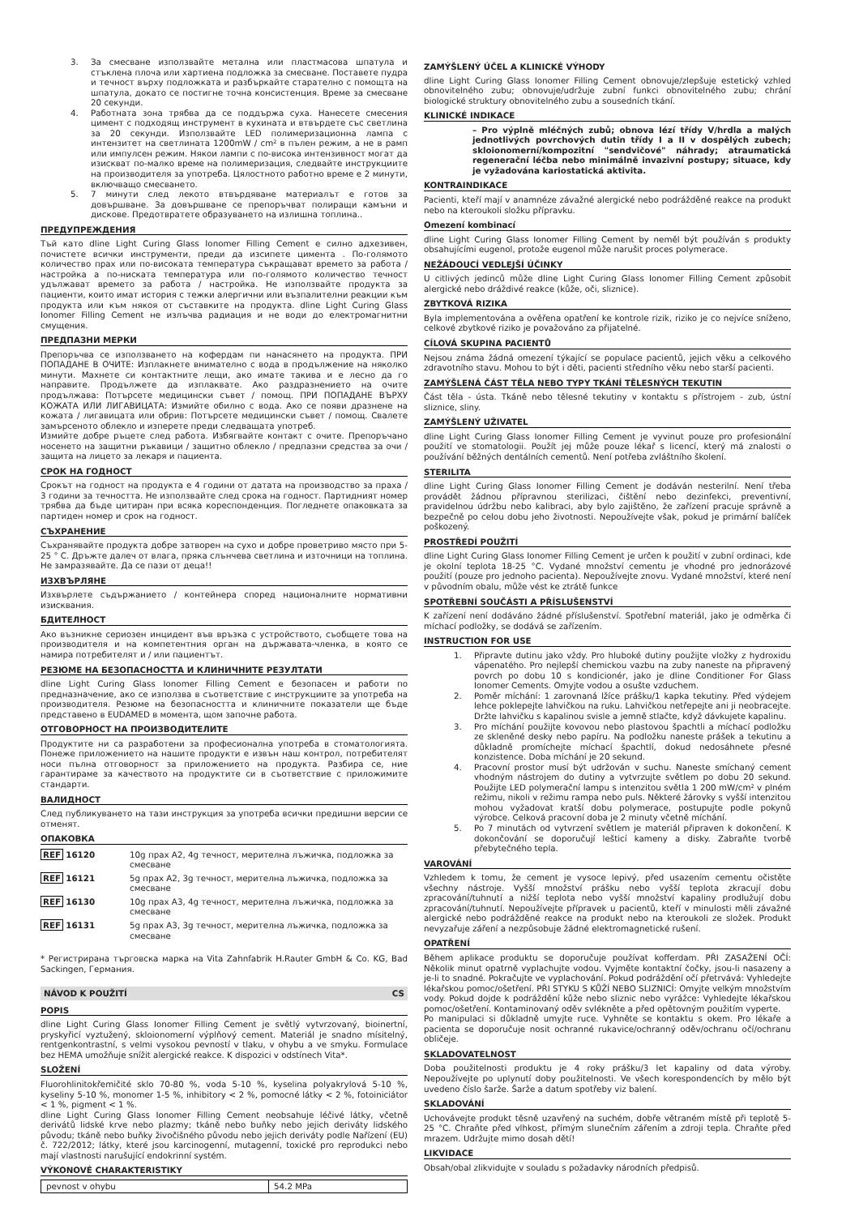3. За смесване използвайте метална или пластмасова шпатула и стъклена плоча или хартиена подложка за смесване. Поставете пудра и течност върху подложката и разбъркайте старателно с помощта на шпатула, докато се постигне точна консистенция. Време за смесване 20 секунди.
4. Работната зона трябва да се поддържа суха. Нанесете смесения цимент с подходящ инструмент в кухината и втвърдете със светлина за 20 секунди. Използвайте LED полимеризационна лампа с интензитет на светлината 1200mW / cm² в пълен режим, а не в рамп или импулсен режим. Някои лампи с по-висока интензивност могат да изискват по-малко време на полимеризация, следвайте инструкциите на производителя за употреба. Цялостното работно време е 2 минути, включващо смесването.
5. 7 минути след лекото втвърдяване материалът е готов за довършване. За довършване се препоръчват полиращи камъни и дискове. Предотвратете образуването на излишна топлина..
ПРЕДУПРЕЖДЕНИЯ
Тъй като dline Light Curing Glass Ionomer Filling Cement е силно адхезивен, почистете всички инструменти, преди да изсипете цимента . По-голямото количество прах или по-високата температура съкращават времето за работа / настройка а по-ниската температура или по-голямото количество течност удължават времето за работа / настройка. Не използвайте продукта за пациенти, които имат история с тежки алергични или възпалителни реакции към продукта или към някоя от съставките на продукта. dline Light Curing Glass Ionomer Filling Cement не излъчва радиация и не води до електромагнитни смущения.
ПРЕДПАЗНИ МЕРКИ
Препоръчва се използването на кофердам пи нанасянето на продукта. ПРИ ПОПАДАНЕ В ОЧИТЕ: Изплакнете внимателно с вода в продължение на няколко минути. Махнете си контактните лещи, ако имате такива и е лесно да го направите. Продължете да изплаквате. Ако раздразнението на очите продължава: Потърсете медицински съвет / помощ. ПРИ ПОПАДАНЕ ВЪРХУ КОЖАТА ИЛИ ЛИГАВИЦАТА: Измийте обилно с вода. Ако се появи дразнене на кожата / лигавицата или обрив: Потърсете медицински съвет / помощ. Свалете замърсеното облекло и изперете преди следващата употреб.
Измийте добре ръцете след работа. Избягвайте контакт с очите. Препоръчано носенето на защитни ръкавици / защитно облекло / предпазни средства за очи / защита на лицето за лекаря и пациента.
СРОК НА ГОДНОСТ
Срокът на годност на продукта е 4 години от датата на производство за праха / 3 години за течността. Не използвайте след срока на годност. Партидният номер трябва да бъде цитиран при всяка кореспонденция. Погледнете опаковката за партиден номер и срок на годност.
СЪХРАНЕНИЕ
Съхранявайте продукта добре затворен на сухо и добре проветриво място при 5-25 ° C. Дръжте далеч от влага, пряка слънчева светлина и източници на топлина. Не замразявайте. Да се пази от деца!!
ИЗХВЪРЛЯНЕ
Изхвърлете съдържанието / контейнера според националните нормативни изисквания.
БДИТЕЛНОСТ
Ако възникне сериозен инцидент във връзка с устройството, съобщете това на производителя и на компетентния орган на държавата-членка, в която се намира потребителят и / или пациентът.
РЕЗЮМЕ НА БЕЗОПАСНОСТТА И КЛИНИЧНИТЕ РЕЗУЛТАТИ
dline Light Curing Glass Ionomer Filling Cement е безопасен и работи по предназначение, ако се използва в съответствие с инструкциите за употреба на производителя. Резюме на безопасността и клиничните показатели ще бъде представено в EUDAMED в момента, щом започне работа.
ОТГОВОРНОСТ НА ПРОИЗВОДИТЕЛИТЕ
Продуктите ни са разработени за професионална употреба в стоматологията. Понеже приложението на нашите продукти е извън наш контрол, потребителят носи пълна отговорност за приложението на продукта. Разбира се, ние гарантираме за качеството на продуктите си в съответствие с приложимите стандарти.
ВАЛИДНОСТ
След публикуването на тази инструкция за употреба всички предишни версии се отменят.
ОПАКОВКА
| REF 16120 | 10g прах A2, 4g течност, мерителна лъжичка, подложка за смесване |
| REF 16121 | 5g прах A2, 3g течност, мерителна лъжичка, подложка за смесване |
| REF 16130 | 10g прах A3, 4g течност, мерителна лъжичка, подложка за смесване |
| REF 16131 | 5g прах A3, 3g течност, мерителна лъжичка, подложка за смесване |
* Регистрирана търговска марка на Vita Zahnfabrik H.Rauter GmbH & Co. KG, Bad Sackingen, Германия.
NÁVOD K POUŽITÍ CS
POPIS
dline Light Curing Glass Ionomer Filling Cement je světlý vytvrzovaný, bioinertní, pryskyřicí vyztužený, skloionomerní výplňový cement. Materiál je snadno mísitelný, rentgenkontrastní, s velmi vysokou pevností v tlaku, v ohybu a ve smyku. Formulace bez HEMA umožňuje snížit alergické reakce. K dispozici v odstínech Vita*.
SLOŽENÍ
Fluorohlinitokřemičité sklo 70-80 %, voda 5-10 %, kyselina polyakrylová 5-10 %, kyseliny 5-10 %, monomer 1-5 %, inhibitory < 2 %, pomocné látky < 2 %, fotoiniciátor < 1 %, pigment < 1 %.
dline Light Curing Glass Ionomer Filling Cement neobsahuje léčivé látky, včetně derivátů lidské krve nebo plazmy; tkáně nebo buňky nebo jejich deriváty lidského původu; tkáně nebo buňky živočišného původu nebo jejich deriváty podle Nařízení (EU) č. 722/2012; látky, které jsou karcinogenní, mutagenní, toxické pro reprodukci nebo mají vlastnosti narušující endokrinní systém.
VÝKONOVÉ CHARAKTERISTIKY
| pevnost v ohybu | 54.2 MPa |
ZAMÝŠLENÝ ÚČEL A KLINICKÉ VÝHODY
dline Light Curing Glass Ionomer Filling Cement obnovuje/zlepšuje estetický vzhled obnovitelného zubu; obnovuje/udržuje zubní funkci obnovitelného zubu; chrání biologické struktury obnovitelného zubu a sousedních tkání.
KLINICKÉ INDIKACE
– Pro výplně mléčných zubů; obnova lézí třídy V/hrdla a malých jednotlivých povrchových dutin třídy I a II v dospělých zubech; skloionomerní/kompozitní "sendvičové" náhrady; atraumatická regenerační léčba nebo minimálně invazivní postupy; situace, kdy je vyžadována kariostatická aktivita.
KONTRAINDIKACE
Pacienti, kteří mají v anamnéze závažné alergické nebo podrážděné reakce na produkt nebo na kteroukoli složku přípravku.
Omezení kombinací
dline Light Curing Glass Ionomer Filling Cement by neměl být používán s produkty obsahujícími eugenol, protože eugenol může narušit proces polymerace.
NEŽÁDOUCÍ VEDLEJŠÍ ÚČINKY
U citlivých jedinců může dline Light Curing Glass Ionomer Filling Cement způsobit alergické nebo dráždivé reakce (kůže, oči, sliznice).
ZBYTKOVÁ RIZIKA
Byla implementována a ověřena opatření ke kontrole rizik, riziko je co nejvíce sníženo, celkové zbytkové riziko je považováno za přijatelné.
CÍLOVÁ SKUPINA PACIENTŮ
Nejsou známa žádná omezení týkající se populace pacientů, jejich věku a celkového zdravotního stavu. Mohou to být i děti, pacienti středního věku nebo starší pacienti.
ZAMÝŠLENÁ ČÁST TĚLA NEBO TYPY TKÁNÍ TĚLESNÝCH TEKUTIN
Část těla - ústa. Tkáně nebo tělesné tekutiny v kontaktu s přístrojem - zub, ústní sliznice, sliny.
ZAMÝŠLENÝ UŽIVATEL
dline Light Curing Glass Ionomer Filling Cement je vyvinut pouze pro profesionální použití ve stomatologii. Použít jej může pouze lékař s licencí, který má znalosti o používání běžných dentálních cementů. Není potřeba zvláštního školení.
STERILITA
dline Light Curing Glass Ionomer Filling Cement je dodáván nesterilní. Není třeba provádět žádnou přípravnou sterilizaci, čištění nebo dezinfekci, preventivní, pravidelnou údržbu nebo kalibraci, aby bylo zajištěno, že zařízení pracuje správně a bezpečně po celou dobu jeho životnosti. Nepoužívejte však, pokud je primární balíček poškozený.
PROSTŘEDÍ POUŽITÍ
dline Light Curing Glass Ionomer Filling Cement je určen k použití v zubní ordinaci, kde je okolní teplota 18-25 °C. Vydané množství cementu je vhodné pro jednorázové použití (pouze pro jednoho pacienta). Nepoužívejte znovu. Vydané množství, které není v původním obalu, může vést ke ztrátě funkce
SPOTŘEBNÍ SOUČÁSTI A PŘÍSLUŠENSTVÍ
K zařízení není dodáváno žádné příslušenství. Spotřební materiál, jako je odměrka či míchací podložky, se dodává se zařízením.
INSTRUCTION FOR USE
1. Připravte dutinu jako vždy. Pro hluboké dutiny použijte vložky z hydroxidu vápenatého. Pro nejlepší chemickou vazbu na zuby naneste na připravený povrch po dobu 10 s kondicionér, jako je dline Conditioner For Glass Ionomer Cements. Omyjte vodou a osušte vzduchem.
2. Poměr míchání: 1 zarovnaná lžíce prášku/1 kapka tekutiny. Před výdejem lehce poklepejte lahvičkou na ruku. Lahvičkou netřepejte ani ji neobracejte. Držte lahvičku s kapalinou svisle a jemně stlačte, když dávkujete kapalinu.
3. Pro míchání použijte kovovou nebo plastovou špachtli a míchací podložku ze skleněné desky nebo papíru. Na podložku naneste prášek a tekutinu a důkladně promíchejte míchací špachtlí, dokud nedosáhnete přesné konzistence. Doba míchání je 20 sekund.
4. Pracovní prostor musí být udržován v suchu. Naneste smíchaný cement vhodným nástrojem do dutiny a vytvrzujte světlem po dobu 20 sekund. Použijte LED polymerační lampu s intenzitou světla 1 200 mW/cm² v plném režimu, nikoli v režimu rampa nebo puls. Některé žárovky s vyšší intenzitou mohou vyžadovat kratší dobu polymerace, postupujte podle pokynů výrobce. Celková pracovní doba je 2 minuty včetně míchání.
5. Po 7 minutách od vytvrzení světlem je materiál připraven k dokončení. K dokončování se doporučují lešticí kameny a disky. Zabraňte tvorbě přebytečného tepla.
VAROVÁNÍ
Vzhledem k tomu, že cement je vysoce lepivý, před usazením cementu očistěte všechny nástroje. Vyšší množství prášku nebo vyšší teplota zkracují dobu zpracování/tuhnutí a nižší teplota nebo vyšší množství kapaliny prodlužují dobu zpracování/tuhnutí. Nepoužívejte přípravek u pacientů, kteří v minulosti měli závažné alergické nebo podrážděné reakce na produkt nebo na kteroukoli ze složek. Produkt nevyzařuje záření a nezpůsobuje žádné elektromagnetické rušení.
OPATŘENÍ
Během aplikace produktu se doporučuje používat kofferdam. PŘI ZASAŽENÍ OČÍ: Několik minut opatrně vyplachujte vodou. Vyjměte kontaktní čočky, jsou-li nasazeny a je-li to snadné. Pokračujte ve vyplachování. Pokud podráždění očí přetrvává: Vyhledejte lékařskou pomoc/ošetření. PŘI STYKU S KŮŽÍ NEBO SLIZNICÍ: Omyjte velkým množstvím vody. Pokud dojde k podráždění kůže nebo sliznic nebo vyrážce: Vyhledejte lékařskou pomoc/ošetření. Kontaminovaný oděv svlékněte a před opětovným použitím vyperte.
Po manipulaci si důkladně umyjte ruce. Vyhněte se kontaktu s okem. Pro lékaře a pacienta se doporučuje nosit ochranné rukavice/ochranný oděv/ochranu očí/ochranu obličeje.
SKLADOVATELNOST
Doba použitelnosti produktu je 4 roky prášku/3 let kapaliny od data výroby. Nepoužívejte po uplynutí doby použitelnosti. Ve všech korespondencích by mělo být uvedeno číslo šarže. Šarže a datum spotřeby viz balení.
SKLADOVÁNÍ
Uchovávejte produkt těsně uzavřený na suchém, dobře větraném místě při teplotě 5-25 °C. Chraňte před vlhkost, přímým slunečním zářením a zdroji tepla. Chraňte před mrazem. Udržujte mimo dosah dětí!
LIKVIDACE
Obsah/obal zlikvidujte v souladu s požadavky národních předpisů.